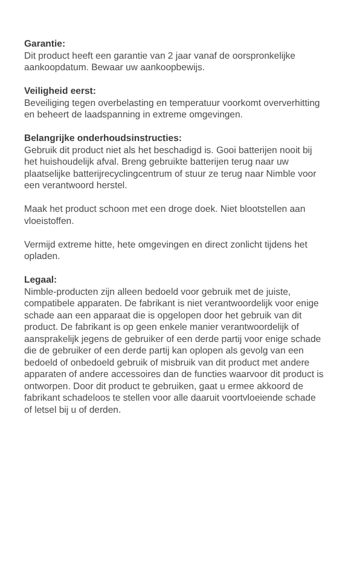Garantie:
Dit product heeft een garantie van 2 jaar vanaf de oorspronkelijke aankoopdatum. Bewaar uw aankoopbewijs.
Veiligheid eerst:
Beveiliging tegen overbelasting en temperatuur voorkomt oververhitting en beheert de laadspanning in extreme omgevingen.
Belangrijke onderhoudsinstructies:
Gebruik dit product niet als het beschadigd is. Gooi batterijen nooit bij het huishoudelijk afval. Breng gebruikte batterijen terug naar uw plaatselijke batterijrecyclingcentrum of stuur ze terug naar Nimble voor een verantwoord herstel.
Maak het product schoon met een droge doek. Niet blootstellen aan vloeistoffen.
Vermijd extreme hitte, hete omgevingen en direct zonlicht tijdens het opladen.
Legaal:
Nimble-producten zijn alleen bedoeld voor gebruik met de juiste, compatibele apparaten. De fabrikant is niet verantwoordelijk voor enige schade aan een apparaat die is opgelopen door het gebruik van dit product. De fabrikant is op geen enkele manier verantwoordelijk of aansprakelijk jegens de gebruiker of een derde partij voor enige schade die de gebruiker of een derde partij kan oplopen als gevolg van een bedoeld of onbedoeld gebruik of misbruik van dit product met andere apparaten of andere accessoires dan de functies waarvoor dit product is ontworpen. Door dit product te gebruiken, gaat u ermee akkoord de fabrikant schadeloos te stellen voor alle daaruit voortvloeiende schade of letsel bij u of derden.